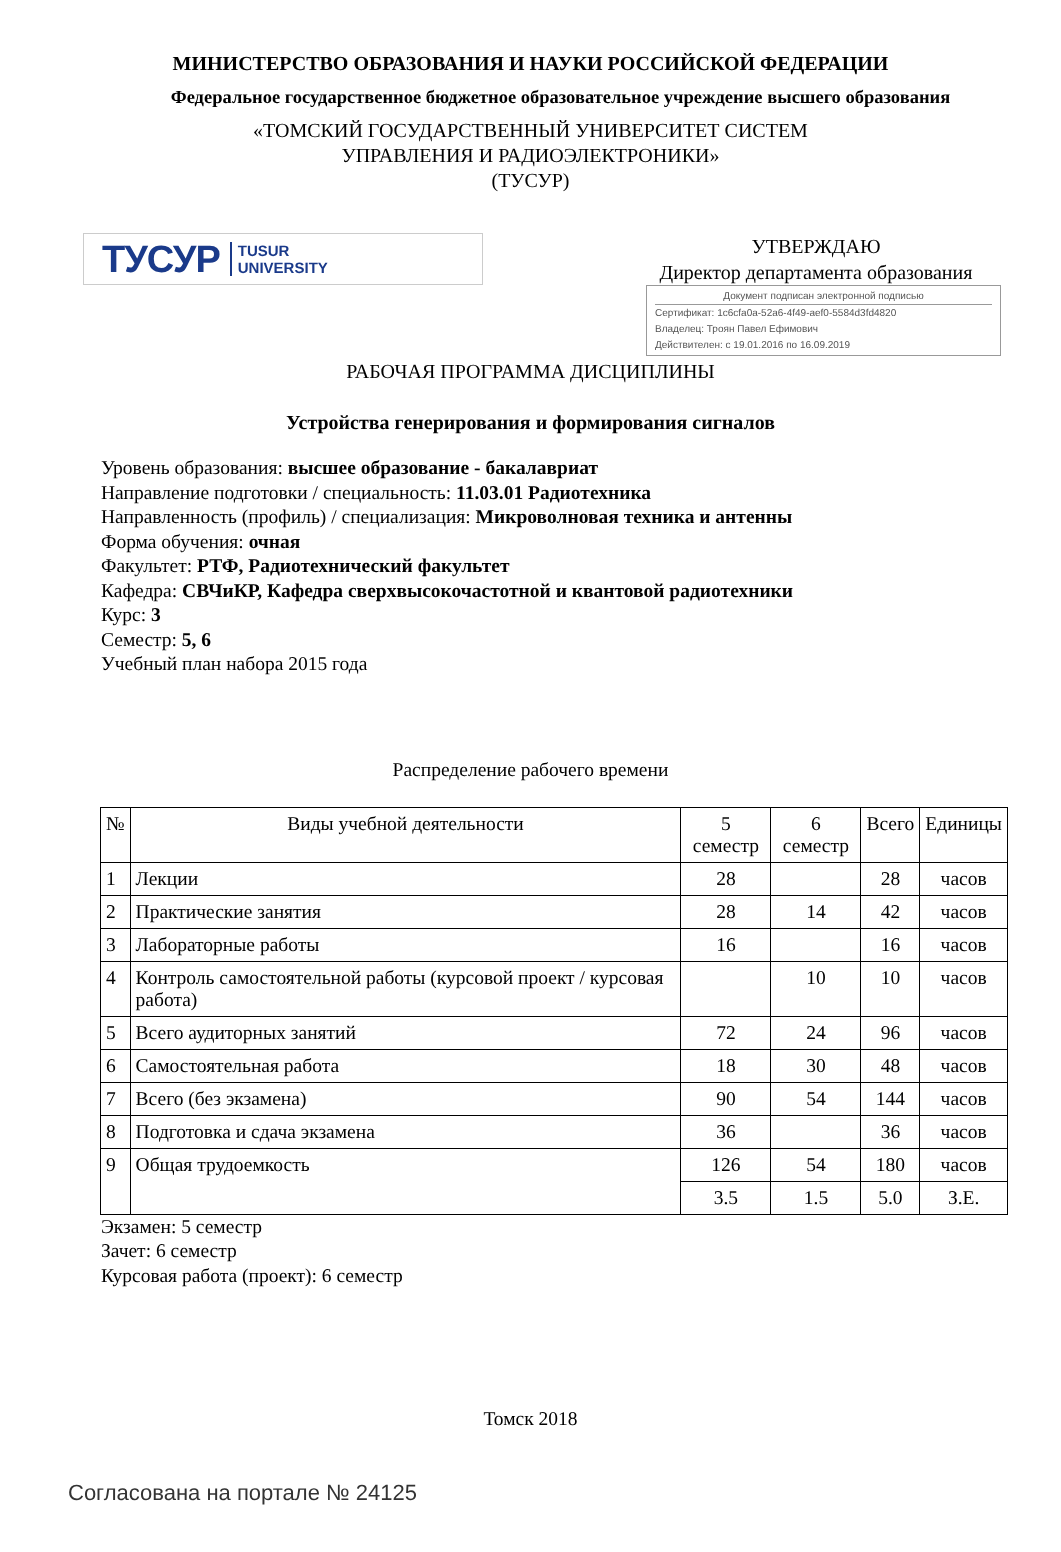МИНИСТЕРСТВО ОБРАЗОВАНИЯ И НАУКИ РОССИЙСКОЙ ФЕДЕРАЦИИ
Федеральное государственное бюджетное образовательное учреждение высшего образования
«ТОМСКИЙ ГОСУДАРСТВЕННЫЙ УНИВЕРСИТЕТ СИСТЕМ
УПРАВЛЕНИЯ И РАДИОЭЛЕКТРОНИКИ»
(ТУСУР)
ТУСУР TUSUR
UNIVERSITY
УТВЕРЖДАЮ
Директор департамента образования
Документ подписан электронной подписью
Сертификат: 1c6cfa0a-52a6-4f49-aef0-5584d3fd4820
Владелец: Троян Павел Ефимович
Действителен: с 19.01.2016 по 16.09.2019
РАБОЧАЯ ПРОГРАММА ДИСЦИПЛИНЫ
Устройства генерирования и формирования сигналов
Уровень образования: высшее образование - бакалавриат
Направление подготовки / специальность: 11.03.01 Радиотехника
Направленность (профиль) / специализация: Микроволновая техника и антенны
Форма обучения: очная
Факультет: РТФ, Радиотехнический факультет
Кафедра: СВЧиКР, Кафедра сверхвысокочастотной и квантовой радиотехники
Курс: 3
Семестр: 5, 6
Учебный план набора 2015 года
Распределение рабочего времени
| № | Виды учебной деятельности | 5 семестр | 6 семестр | Всего | Единицы |
| --- | --- | --- | --- | --- | --- |
| 1 | Лекции | 28 | | 28 | часов |
| 2 | Практические занятия | 28 | 14 | 42 | часов |
| 3 | Лабораторные работы | 16 | | 16 | часов |
| 4 | Контроль самостоятельной работы (курсовой проект / курсовая работа) | | 10 | 10 | часов |
| 5 | Всего аудиторных занятий | 72 | 24 | 96 | часов |
| 6 | Самостоятельная работа | 18 | 30 | 48 | часов |
| 7 | Всего (без экзамена) | 90 | 54 | 144 | часов |
| 8 | Подготовка и сдача экзамена | 36 | | 36 | часов |
| 9 | Общая трудоемкость | 126 | 54 | 180 | часов |
| | | 3.5 | 1.5 | 5.0 | З.Е. |
Экзамен: 5 семестр
Зачет: 6 семестр
Курсовая работа (проект): 6 семестр
Томск 2018
Согласована на портале № 24125